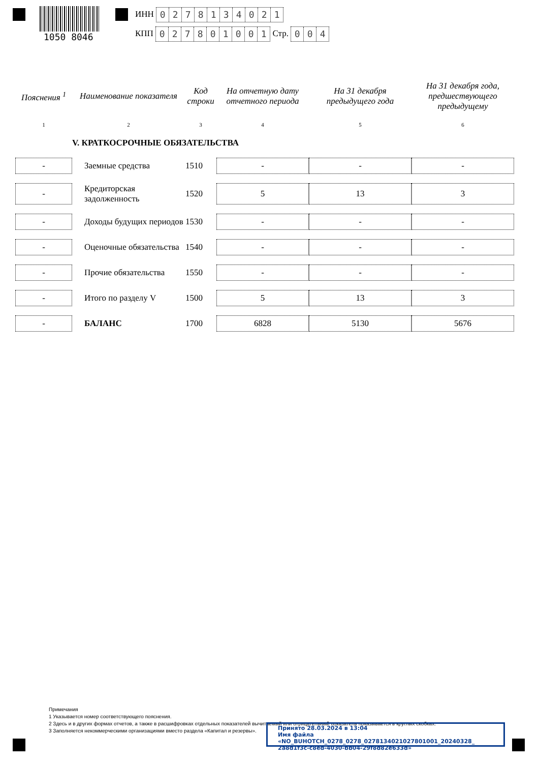1050 8046
ИНН 0278134021
КПП 027801001 Стр. 004
| Пояснения <sup>1</sup> | Наименование показателя | Код строки | На отчетную дату отчетного периода | На 31 декабря предыдущего года | На 31 декабря года, предшествующего предыдущему |
| --- | --- | --- | --- | --- | --- |
| 1 | 2 | 3 | 4 | 5 | 6 |
| | V. КРАТКОСРОЧНЫЕ ОБЯЗАТЕЛЬСТВА | | | | |
| - | Заемные средства | 1510 | - | - | - |
| - | Кредиторская задолженность | 1520 | 5 | 13 | 3 |
| - | Доходы будущих периодов | 1530 | - | - | - |
| - | Оценочные обязательства | 1540 | - | - | - |
| - | Прочие обязательства | 1550 | - | - | - |
| - | Итого по разделу V | 1500 | 5 | 13 | 3 |
| - | БАЛАНС | 1700 | 6828 | 5130 | 5676 |
Примечания
1 Указывается номер соответствующего пояснения.
2 Здесь и в других формах отчетов, а также в расшифровках отдельных показателей вычитаемый или отрицательный показатель показывается в круглых скобках.
3 Заполняется некоммерческими организациями вместо раздела «Капитал и резервы».
Принято 28.03.2024 в 13:04
Имя файла «NO_BUHOTCH_0278_0278_0278134021027801001_20240328_ 2a8d1f3c-c8ed-4030-bb04-29f8d82e633d»